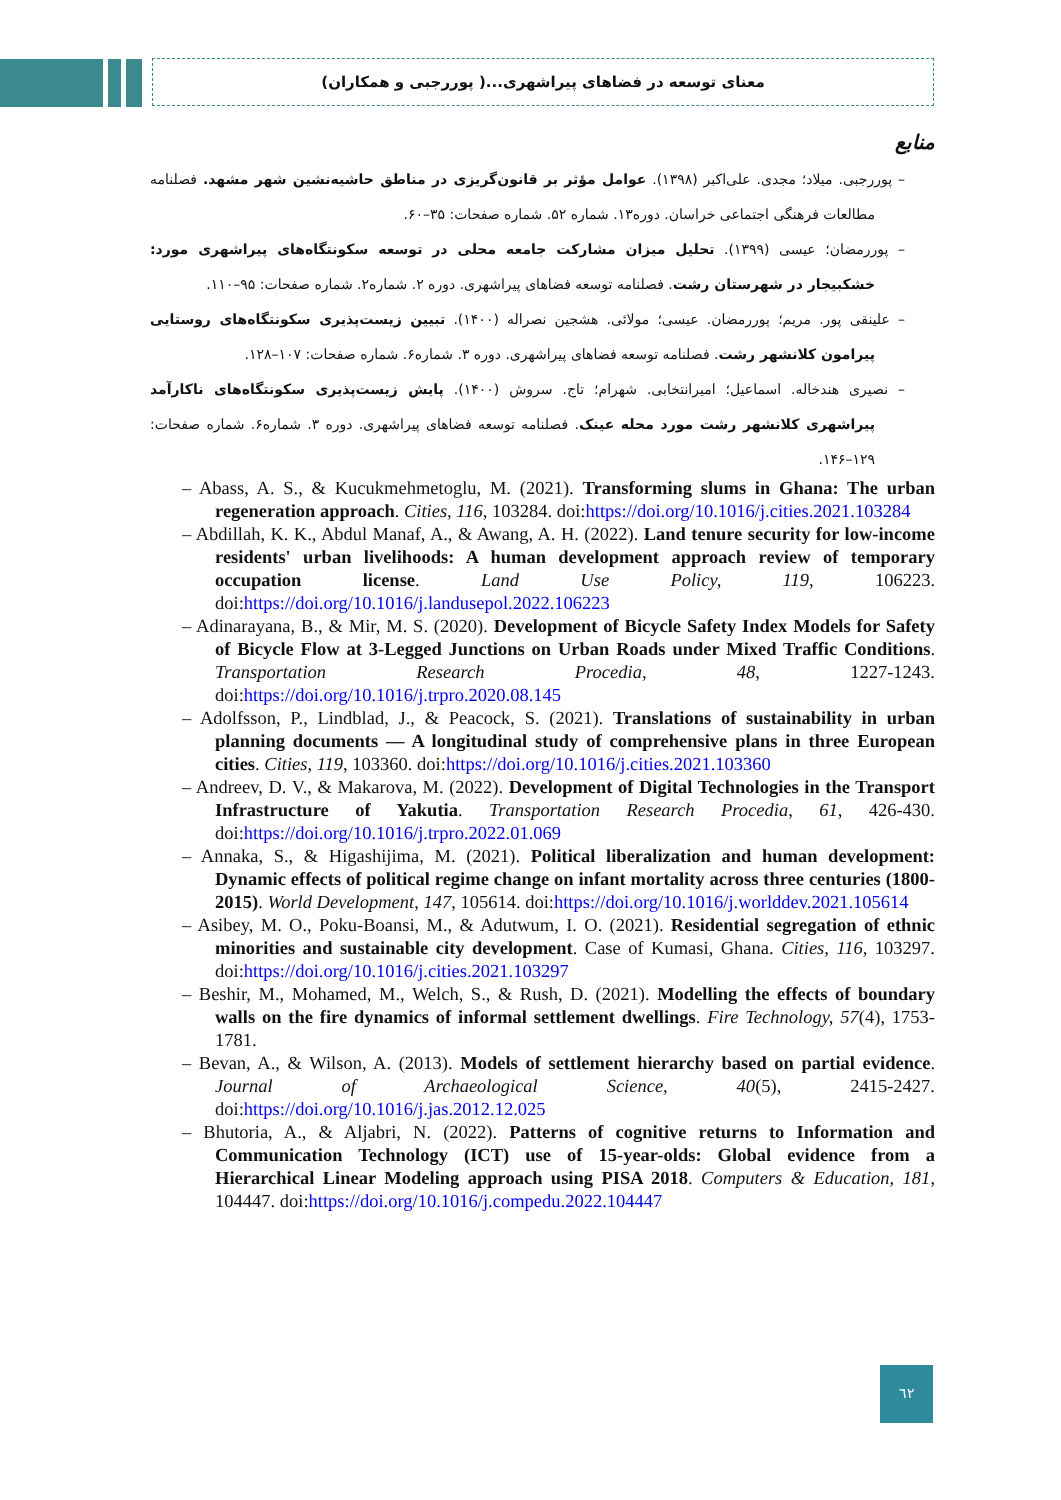معنای توسعه در فضاهای پیراشهری...( پوررجبی و همکاران)
منابع
– پوررجبی. میلاد؛ مجدی. علی‌اکبر (۱۳۹۸). عوامل مؤثر بر قانون‌گریزی در مناطق حاشیه‌نشین شهر مشهد. فصلنامه مطالعات فرهنگی اجتماعی خراسان. دوره۱۳. شماره ۵۲. شماره صفحات: ۳۵–۶۰.
– پوررمضان؛ عیسی (۱۳۹۹). تحلیل میزان مشارکت جامعه محلی در توسعه سکونتگاه‌های پیراشهری مورد: خشکبیجار در شهرستان رشت. فصلنامه توسعه فضاهای پیراشهری. دوره ۲. شماره۲. شماره صفحات: ۹۵–۱۱۰.
– علینقی پور. مریم؛ پوررمضان. عیسی؛ مولائی. هشجین نصراله (۱۴۰۰). تبیین زیست‌پذیری سکونتگاه‌های روستایی پیرامون کلانشهر رشت. فصلنامه توسعه فضاهای پیراشهری. دوره ۳. شماره۶. شماره صفحات: ۱۰۷–۱۲۸.
– نصیری هندخاله. اسماعیل؛ امیرانتخابی. شهرام؛ تاج. سروش (۱۴۰۰). پایش زیست‌پذیری سکونتگاه‌های ناکارآمد پیراشهری کلانشهر رشت مورد محله عینک. فصلنامه توسعه فضاهای پیراشهری. دوره ۳. شماره۶. شماره صفحات: ۱۲۹–۱۴۶.
– Abass, A. S., & Kucukmehmetoglu, M. (2021). Transforming slums in Ghana: The urban regeneration approach. Cities, 116, 103284. doi:https://doi.org/10.1016/j.cities.2021.103284
– Abdillah, K. K., Abdul Manaf, A., & Awang, A. H. (2022). Land tenure security for low-income residents' urban livelihoods: A human development approach review of temporary occupation license. Land Use Policy, 119, 106223. doi:https://doi.org/10.1016/j.landusepol.2022.106223
– Adinarayana, B., & Mir, M. S. (2020). Development of Bicycle Safety Index Models for Safety of Bicycle Flow at 3-Legged Junctions on Urban Roads under Mixed Traffic Conditions. Transportation Research Procedia, 48, 1227-1243. doi:https://doi.org/10.1016/j.trpro.2020.08.145
– Adolfsson, P., Lindblad, J., & Peacock, S. (2021). Translations of sustainability in urban planning documents — A longitudinal study of comprehensive plans in three European cities. Cities, 119, 103360. doi:https://doi.org/10.1016/j.cities.2021.103360
– Andreev, D. V., & Makarova, M. (2022). Development of Digital Technologies in the Transport Infrastructure of Yakutia. Transportation Research Procedia, 61, 426-430. doi:https://doi.org/10.1016/j.trpro.2022.01.069
– Annaka, S., & Higashijima, M. (2021). Political liberalization and human development: Dynamic effects of political regime change on infant mortality across three centuries (1800-2015). World Development, 147, 105614. doi:https://doi.org/10.1016/j.worlddev.2021.105614
– Asibey, M. O., Poku-Boansi, M., & Adutwum, I. O. (2021). Residential segregation of ethnic minorities and sustainable city development. Case of Kumasi, Ghana. Cities, 116, 103297. doi:https://doi.org/10.1016/j.cities.2021.103297
– Beshir, M., Mohamed, M., Welch, S., & Rush, D. (2021). Modelling the effects of boundary walls on the fire dynamics of informal settlement dwellings. Fire Technology, 57(4), 1753-1781.
– Bevan, A., & Wilson, A. (2013). Models of settlement hierarchy based on partial evidence. Journal of Archaeological Science, 40(5), 2415-2427. doi:https://doi.org/10.1016/j.jas.2012.12.025
– Bhutoria, A., & Aljabri, N. (2022). Patterns of cognitive returns to Information and Communication Technology (ICT) use of 15-year-olds: Global evidence from a Hierarchical Linear Modeling approach using PISA 2018. Computers & Education, 181, 104447. doi:https://doi.org/10.1016/j.compedu.2022.104447
٦٢